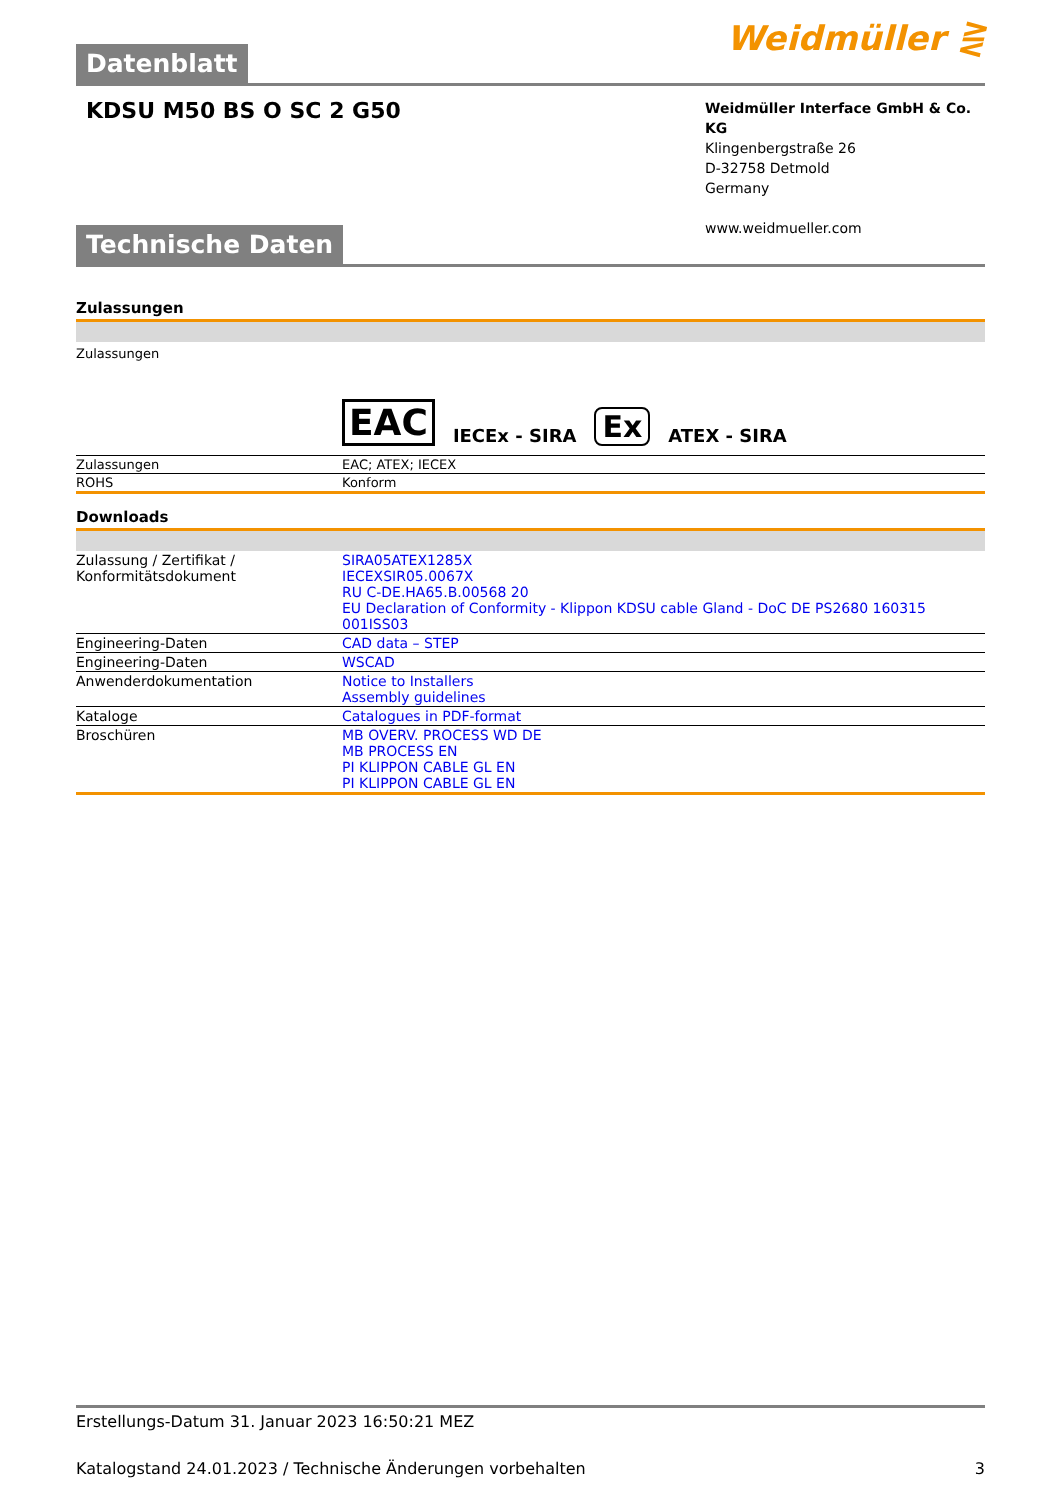Weidmüller ⋛
Datenblatt
KDSU M50 BS O SC 2 G50
Weidmüller Interface GmbH & Co. KG
Klingenbergstraße 26
D-32758 Detmold
Germany
www.weidmueller.com
Technische Daten
Zulassungen
| Zulassungen | EAC IECEx - SIRA Ex ATEX - SIRA |
| Zulassungen | EAC; ATEX; IECEX |
| ROHS | Konform |
Downloads
| Zulassung / Zertifikat / Konformitätsdokument | SIRA05ATEX1285X IECEXSIR05.0067X RU C-DE.HA65.B.00568 20 EU Declaration of Conformity - Klippon KDSU cable Gland - DoC DE PS2680 160315 001ISS03 |
| Engineering-Daten | CAD data – STEP |
| Engineering-Daten | WSCAD |
| Anwenderdokumentation | Notice to Installers Assembly guidelines |
| Kataloge | Catalogues in PDF-format |
| Broschüren | MB OVERV. PROCESS WD DE MB PROCESS EN PI KLIPPON CABLE GL EN PI KLIPPON CABLE GL EN |
Erstellungs-Datum 31. Januar 2023 16:50:21 MEZ
Katalogstand 24.01.2023 / Technische Änderungen vorbehalten 3